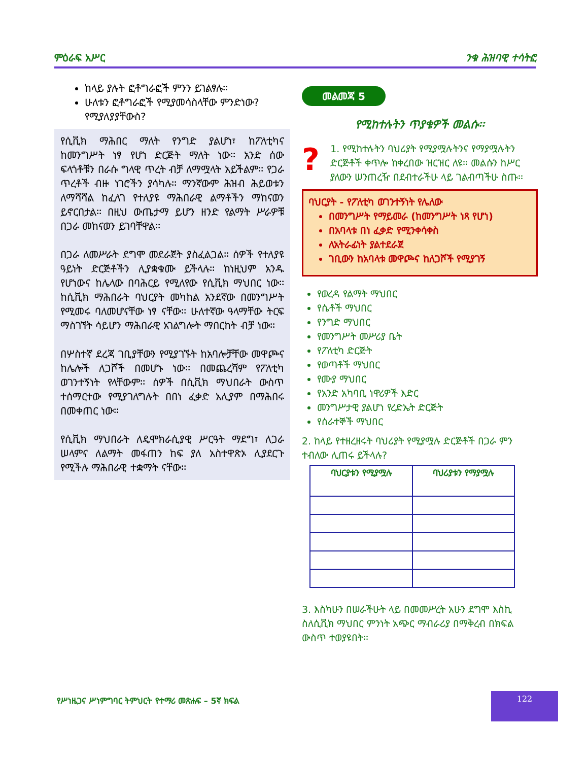ምዕራፍ አሥር ንቁ ሕዝባዊ ተሳትፎ
ከላይ ያሉት ፎቶግራፎች ምንን ይገልፃሉ።
ሁለቱን ፎቶግራፎች የሚያመሳስላቸው ምንድነው? የሚያለያያቸውስ?
የሲቪክ ማሕበር ማለት የንግድ ያልሆነ፣ ከፖለቲካና ከመንግሥት ነፃ የሆነ ድርጅት ማለት ነው፡፡ አንድ ሰው ፍላጎቶቹን በራሱ ግላዊ ጥረት ብቻ ለማሟላት አይችልም፡፡ የጋራ ጥረቶች ብዙ ነገሮችን ያሳካሉ፡፡ ማንኛውም ሕዝብ ሕይወቱን ለማሻሻል ከፈለገ የተለያዩ ማሕበራዊ ልማቶችን ማከናወን ይኖርበታል፡፡ በዚህ ውጤታማ ይሆን ዘንድ የልማት ሥራዎቹ በጋራ መከናወን ይገባቸዋል፡፡
በጋራ ለመሥራት ደግሞ መደራጀት ያስፈልጋል፡፡ ሰዎች የተለያዩ ዓይነት ድርጅቶችን ሊያቋቁሙ ይችላሉ፡፡ ከነዚህም አንዱ የሆነውና ከሌላው በባሕርይ የሚለየው የሲቪክ ማህበር ነው፡፡ ከሲቪክ ማሕበራት ባህርያት መካከል አንደኛው በመንግሥት የሚመሩ ባለመሆናቸው ነፃ ናቸው፡፡ ሁለተኛው ዓላማቸው ትርፍ ማስገኘት ሳይሆን ማሕበራዊ አገልግሎት ማበርከት ብቻ ነው፡፡
በሦስተኛ ደረጃ ገቢያቸውን የሚያገኙት ከአባሎቻቸው መዋጮና ከሌሎች ለጋሾች በመሆኑ ነው፡፡ በመጨረሻም የፖለቲካ ወገንተኝነት የላቸውም፡፡ ሰዎች በሲቪክ ማህበራት ውስጥ ተሰማርተው የሚያገለግሉት በበነ ፈቃድ አሊያም በማሕበሩ በመቀጠር ነው፡፡
የሲቪክ ማህበራት ለዴሞክራሲያዊ ሥርዓት ማደግ፣ ለጋራ ሠላምና ለልማት መፋጠን ከፍ ያለ አስተዋጽኦ ሊያደርጉ የሚችሉ ማሕበራዊ ተቋማት ናቸው፡፡
መልመጃ 5
የሚከተሉትን ጥያቄዎች መልሱ፡፡
?
1. የሚከተሉትን ባህሪያት የሚያሟሉትንና የማያሟሉትን ድርጅቶች ቀጥሎ ከቀረበው ዝርዝር ለዩ፡፡ መልሱን ከሥር ያለውን ሠንጠረዥ በደብተራችሁ ላይ ገልብጣችሁ ስጡ፡፡
ባህርያት - የፖለቲካ ወገንተኝነት የሌለው
በመንግሥት የማይመራ (ከመንግሥት ነጻ የሆነ)
በአባላቱ በነ ፈቃድ የሚንቀሳቀስ
ለአትራፊነት ያልተደራጀ
ገቢውን ከአባላቱ መዋጮና ከለጋሾች የሚያገኝ
የወረዳ የልማት ማህበር
የሴቶች ማህበር
የንግድ ማህበር
የመንግሥት መሥሪያ ቤት
የፖለቲካ ድርጅት
የወጣቶች ማህበር
የሙያ ማህበር
የአንድ አካባቢ ነዋሪዎች እድር
መንግሥታዊ ያልሆነ የረድኤት ድርጅት
የሰራተኞች ማህበር
2. ከላይ የተዘረዘሩት ባህሪያት የሚያሟሉ ድርጅቶች በጋራ ምን ተብለው ሊጠሩ ይችላሉ?
| ባህርያቱን የሚያሟሉ | ባህሪያቱን የማያሟሉ |
| --- | --- |
3. እስካሁን በሠራችሁት ላይ በመመሥረት አሁን ደግሞ እስኪ ስለሲቪክ ማህበር ምንነት አጭር ማብራሪያ በማቅረብ በክፍል ውስጥ ተወያዩበት፡፡
የሥነዜጋና ሥነምግባር ትምህርት የተማሪ መጽሐፍ – 5ኛ ክፍል
122